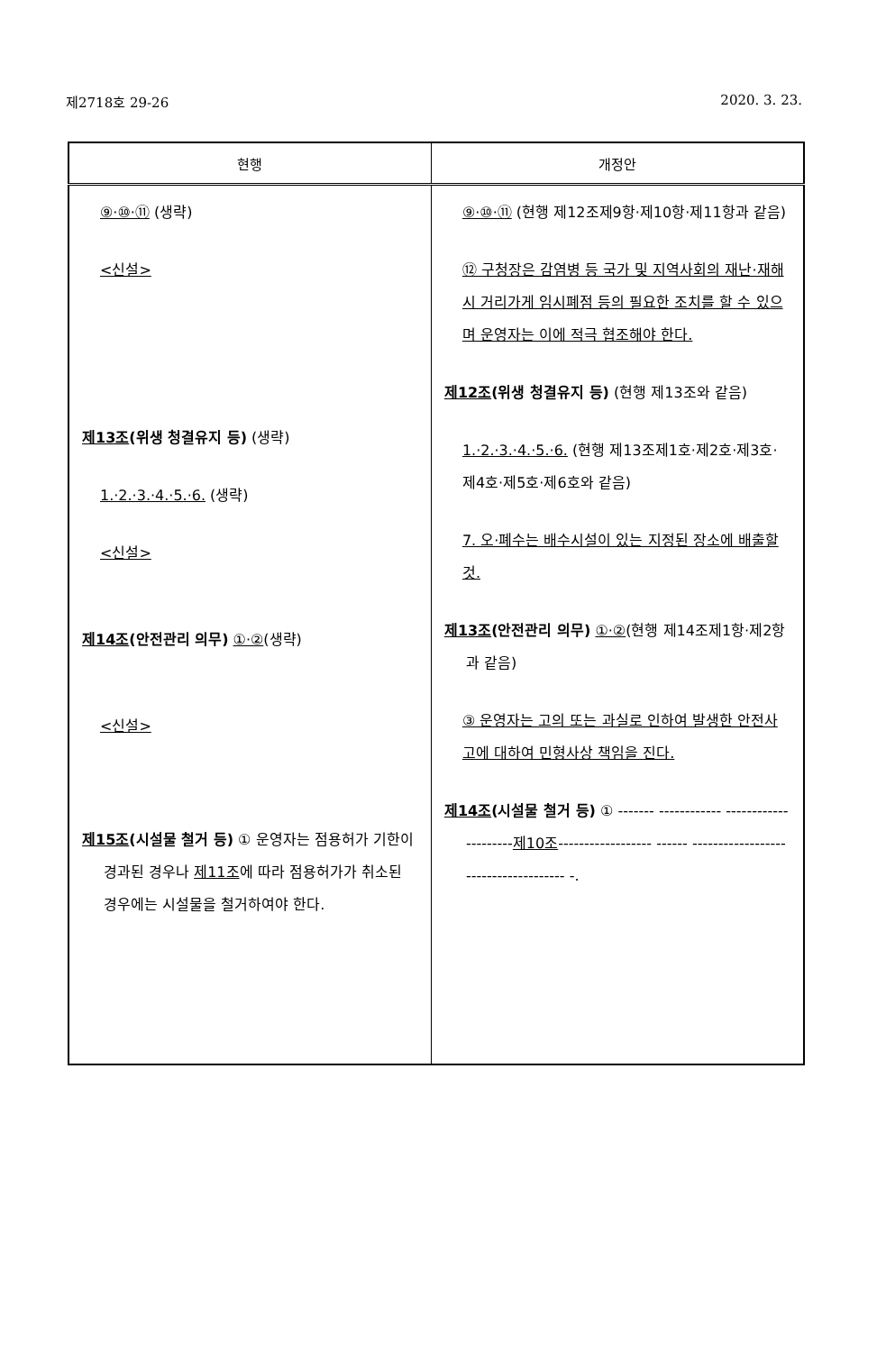제2718호 29-26 2020. 3. 23.
| 현행 | 개정안 |
| --- | --- |
| ⑨·⑩·⑪ (생략) <신설> 제13조 (위생 청결유지 등) (생략) 1.·2.·3.·4.·5.·6. (생략) <신설> 제14조 (안전관리 의무) ①·② (생략) <신설> 제15조 (시설물 철거 등) ① 운영자는 점용허가 기한이 경과된 경우나 제11조 에 따라 점용허가가 취소된 경우에는 시설물을 철거하여야 한다. | ⑨·⑩·⑪ (현행 제12조제9항·제10항·제11항과 같음) ⑫ 구청장은 감염병 등 국가 및 지역사회의 재난·재해 시 거리가게 임시폐점 등의 필요한 조치를 할 수 있으며 운영자는 이에 적극 협조해야 한다. 제12조 (위생 청결유지 등) (현행 제13조와 같음) 1.·2.·3.·4.·5.·6. (현행 제13조제1호·제2호·제3호·제4호·제5호·제6호와 같음) 7. 오·폐수는 배수시설이 있는 지정된 장소에 배출할 것. 제13조 (안전관리 의무) ①·② (현행 제14조제1항·제2항과 같음) ③ 운영자는 고의 또는 과실로 인하여 발생한 안전사고에 대하여 민형사상 책임을 진다. 제14조 (시설물 철거 등) ① ------- ------------ --------------------- 제10조 ------------------ ------ ------------------------------------- -. |